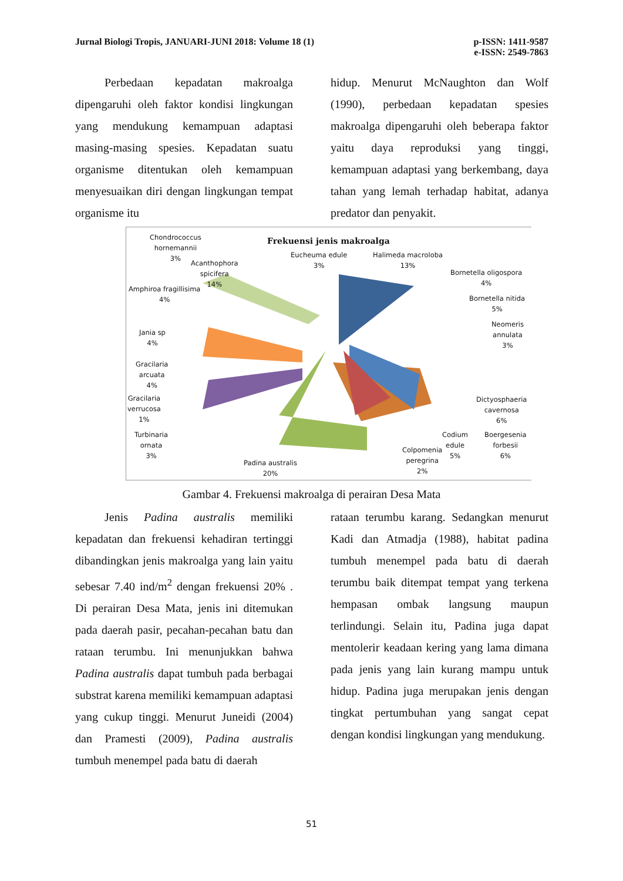Jurnal Biologi Tropis, JANUARI-JUNI 2018: Volume 18 (1)
p-ISSN: 1411-9587
e-ISSN: 2549-7863
Perbedaan kepadatan makroalga dipengaruhi oleh faktor kondisi lingkungan yang mendukung kemampuan adaptasi masing-masing spesies. Kepadatan suatu organisme ditentukan oleh kemampuan menyesuaikan diri dengan lingkungan tempat organisme itu
hidup. Menurut McNaughton dan Wolf (1990), perbedaan kepadatan spesies makroalga dipengaruhi oleh beberapa faktor yaitu daya reproduksi yang tinggi, kemampuan adaptasi yang berkembang, daya tahan yang lemah terhadap habitat, adanya predator dan penyakit.
Frekuensi jenis makroalga
Chondrococcus
hornemannii
3%
Acanthophora
spicifera
14%
Eucheuma edule
3%
Halimeda macroloba
13%
Bornetella oligospora
4%
Bornetella nitida
5%
Neomeris
annulata
3%
Amphiroa fragillisima
4%
Jania sp
4%
Gracilaria
arcuata
4%
Gracilaria
verrucosa
1%
Turbinaria
ornata
3%
Padina australis
20%
Colpomenia
peregrina
2%
Codium
edule
5%
Boergesenia
forbesii
6%
Dictyosphaeria
cavernosa
6%
Gambar 4. Frekuensi makroalga di perairan Desa Mata
Jenis Padina australis memiliki kepadatan dan frekuensi kehadiran tertinggi dibandingkan jenis makroalga yang lain yaitu sebesar 7.40 ind/m<sup>2</sup> dengan frekuensi 20% . Di perairan Desa Mata, jenis ini ditemukan pada daerah pasir, pecahan-pecahan batu dan rataan terumbu. Ini menunjukkan bahwa Padina australis dapat tumbuh pada berbagai substrat karena memiliki kemampuan adaptasi yang cukup tinggi. Menurut Juneidi (2004) dan Pramesti (2009), Padina australis tumbuh menempel pada batu di daerah
rataan terumbu karang. Sedangkan menurut Kadi dan Atmadja (1988), habitat padina tumbuh menempel pada batu di daerah terumbu baik ditempat tempat yang terkena hempasan ombak langsung maupun terlindungi. Selain itu, Padina juga dapat mentolerir keadaan kering yang lama dimana pada jenis yang lain kurang mampu untuk hidup. Padina juga merupakan jenis dengan tingkat pertumbuhan yang sangat cepat dengan kondisi lingkungan yang mendukung.
51